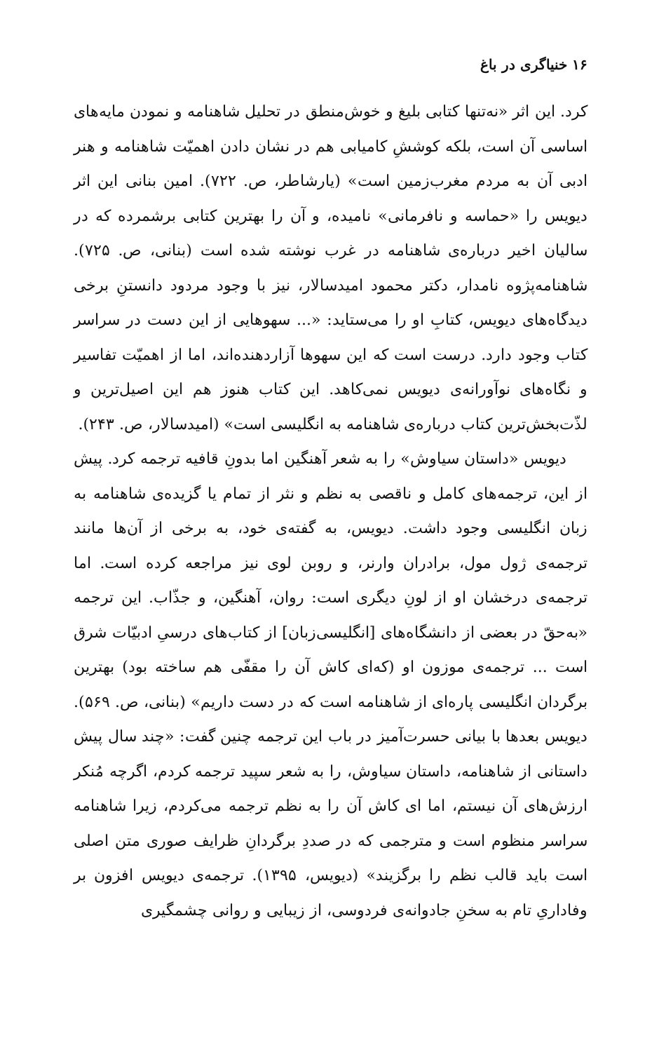۱۶ خنیاگری در باغ
کرد. این اثر «نه‌تنها کتابی بلیغ و خوش‌منطق در تحلیل شاهنامه و نمودن مایه‌های اساسی آن است، بلکه کوششِ کامیابی هم در نشان دادن اهمیّت شاهنامه و هنر ادبی آن به مردم مغرب‌زمین است» (یارشاطر، ص. ۷۲۲). امین بنانی این اثر دیویس را «حماسه و نافرمانی» نامیده، و آن را بهترین کتابی برشمرده که در سالیان اخیر درباره‌ی شاهنامه در غرب نوشته شده است (بنانی، ص. ۷۲۵). شاهنامه‌پژوه نامدار، دکتر محمود امیدسالار، نیز با وجود مردود دانستنِ برخی دیدگاه‌های دیویس، کتابِ او را می‌ستاید: «... سهوهایی از این دست در سراسر کتاب وجود دارد. درست است که این سهوها آزاردهنده‌اند، اما از اهمیّت تفاسیر و نگاه‌های نوآورانه‌ی دیویس نمی‌کاهد. این کتاب هنوز هم این اصیل‌ترین و لذّت‌بخش‌ترین کتاب درباره‌ی شاهنامه به انگلیسی است» (امیدسالار، ص. ۲۴۳).
دیویس «داستان سیاوش» را به شعر آهنگین اما بدونِ قافیه ترجمه کرد. پیش از این، ترجمه‌های کامل و ناقصی به نظم و نثر از تمام یا گزیده‌ی شاهنامه به زبان انگلیسی وجود داشت. دیویس، به گفته‌ی خود، به برخی از آن‌ها مانند ترجمه‌ی ژول مول، برادران وارنر، و روبن لوی نیز مراجعه کرده است. اما ترجمه‌ی درخشان او از لونِ دیگری است: روان، آهنگین، و جذّاب. این ترجمه «به‌حقّ در بعضی از دانشگاه‌های [انگلیسی‌زبان] از کتاب‌های درسیِ ادبیّات شرق است ... ترجمه‌ی موزون او (که‌ای کاش آن را مقفّی هم ساخته بود) بهترین برگردان انگلیسی پاره‌ای از شاهنامه است که در دست داریم» (بنانی، ص. ۵۶۹). دیویس بعدها با بیانی حسرت‌آمیز در باب این ترجمه چنین گفت: «چند سال پیش داستانی از شاهنامه، داستان سیاوش، را به شعر سپید ترجمه کردم، اگرچه مُنکر ارزش‌های آن نیستم، اما ای کاش آن را به نظم ترجمه می‌کردم، زیرا شاهنامه سراسر منظوم است و مترجمی که در صددِ برگردانِ ظرایف صوری متن اصلی است باید قالب نظم را برگزیند» (دیویس، ۱۳۹۵). ترجمه‌ی دیویس افزون بر وفاداریِ تام به سخنِ جادوانه‌ی فردوسی، از زیبایی و روانی چشمگیری